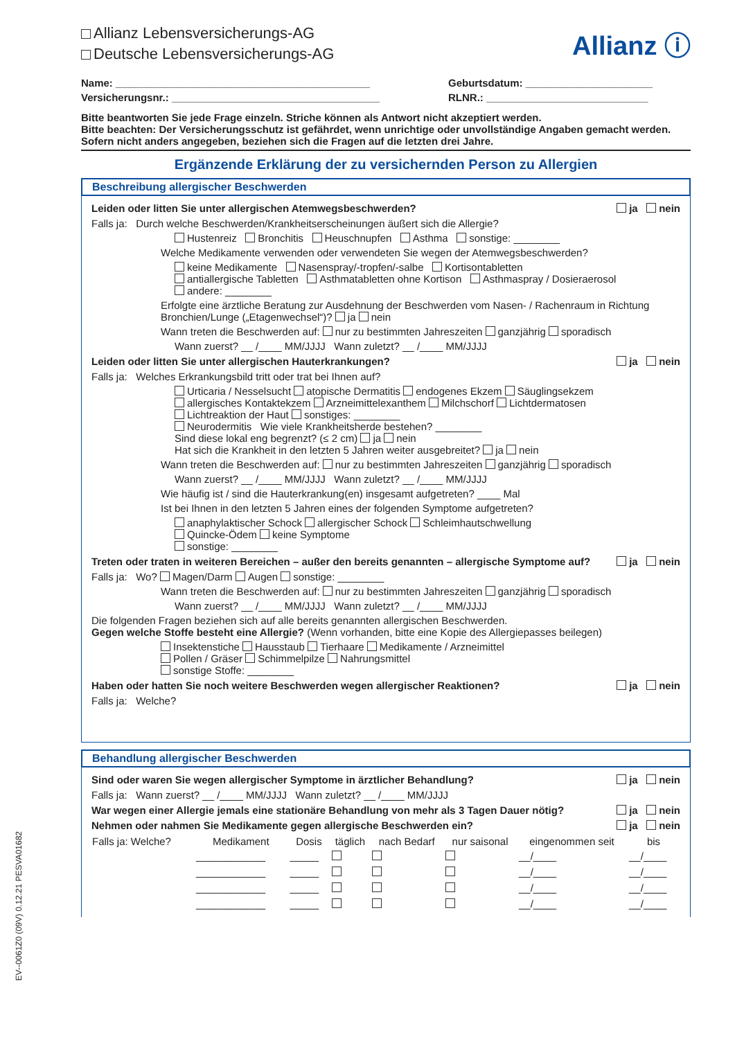EV--0061Z0 (09V) 0.12.21 PESVA01682
Allianz ⓘ
Allianz Lebensversicherungs-AG
Deutsche Lebensversicherungs-AG
Name: ____________________________________________ Geburtsdatum: ______________________
Versicherungsnr.: ____________________________________ RLNR.: ____________________________
Bitte beantworten Sie jede Frage einzeln. Striche können als Antwort nicht akzeptiert werden.
Bitte beachten: Der Versicherungsschutz ist gefährdet, wenn unrichtige oder unvollständige Angaben gemacht werden.
Sofern nicht anders angegeben, beziehen sich die Fragen auf die letzten drei Jahre.
Ergänzende Erklärung der zu versichernden Person zu Allergien
Beschreibung allergischer Beschwerden
Leiden oder litten Sie unter allergischen Atemwegsbeschwerden? ja nein
Falls ja: Durch welche Beschwerden/Krankheitserscheinungen äußert sich die Allergie?
Hustenreiz Bronchitis Heuschnupfen Asthma sonstige: ________
Welche Medikamente verwenden oder verwendeten Sie wegen der Atemwegsbeschwerden?
keine Medikamente Nasenspray/-tropfen/-salbe Kortisontabletten
antiallergische Tabletten Asthmatabletten ohne Kortison Asthmaspray / Dosieraerosol
andere: ________
Erfolgte eine ärztliche Beratung zur Ausdehnung der Beschwerden vom Nasen- / Rachenraum in Richtung Bronchien/Lunge („Etagenwechsel“)? ja nein
Wann treten die Beschwerden auf: nur zu bestimmten Jahreszeiten ganzjährig sporadisch
Wann zuerst? __ /____ MM/JJJJ Wann zuletzt? __ /____ MM/JJJJ
Leiden oder litten Sie unter allergischen Hauterkrankungen? ja nein
Falls ja: Welches Erkrankungsbild tritt oder trat bei Ihnen auf?
Urticaria / Nesselsucht atopische Dermatitis endogenes Ekzem Säuglingsekzem
allergisches Kontaktekzem Arzneimittelexanthem Milchschorf Lichtdermatosen
Lichtreaktion der Haut sonstiges: ________
Neurodermitis Wie viele Krankheitsherde bestehen? ________
Sind diese lokal eng begrenzt? (≤ 2 cm) ja nein
Hat sich die Krankheit in den letzten 5 Jahren weiter ausgebreitet? ja nein
Wann treten die Beschwerden auf: nur zu bestimmten Jahreszeiten ganzjährig sporadisch
Wann zuerst? __ /____ MM/JJJJ Wann zuletzt? __ /____ MM/JJJJ
Wie häufig ist / sind die Hauterkrankung(en) insgesamt aufgetreten? ____ Mal
Ist bei Ihnen in den letzten 5 Jahren eines der folgenden Symptome aufgetreten?
anaphylaktischer Schock allergischer Schock Schleimhautschwellung
Quincke-Ödem keine Symptome
sonstige: ________
Treten oder traten in weiteren Bereichen – außer den bereits genannten – allergische Symptome auf? ja nein
Falls ja: Wo? Magen/Darm Augen sonstige: ________
Wann treten die Beschwerden auf: nur zu bestimmten Jahreszeiten ganzjährig sporadisch
Wann zuerst? __ /____ MM/JJJJ Wann zuletzt? __ /____ MM/JJJJ
Die folgenden Fragen beziehen sich auf alle bereits genannten allergischen Beschwerden.
Gegen welche Stoffe besteht eine Allergie? (Wenn vorhanden, bitte eine Kopie des Allergiepasses beilegen)
Insektenstiche Hausstaub Tierhaare Medikamente / Arzneimittel
Pollen / Gräser Schimmelpilze Nahrungsmittel
sonstige Stoffe: ________
Haben oder hatten Sie noch weitere Beschwerden wegen allergischer Reaktionen? ja nein
Falls ja: Welche?
Behandlung allergischer Beschwerden
Sind oder waren Sie wegen allergischer Symptome in ärztlicher Behandlung? ja nein
Falls ja: Wann zuerst? __ /____ MM/JJJJ Wann zuletzt? __ /____ MM/JJJJ
War wegen einer Allergie jemals eine stationäre Behandlung von mehr als 3 Tagen Dauer nötig? ja nein
Nehmen oder nahmen Sie Medikamente gegen allergische Beschwerden ein? ja nein
| Falls ja: Welche? | Medikament | Dosis | täglich | nach Bedarf | nur saisonal | eingenommen seit | bis |
| --- | --- | --- | --- | --- | --- | --- | --- |
| | ____________ | _____ | | | | __/____ | __/____ |
| | ____________ | _____ | | | | __/____ | __/____ |
| | ____________ | _____ | | | | __/____ | __/____ |
| | ____________ | _____ | | | | __/____ | __/____ |